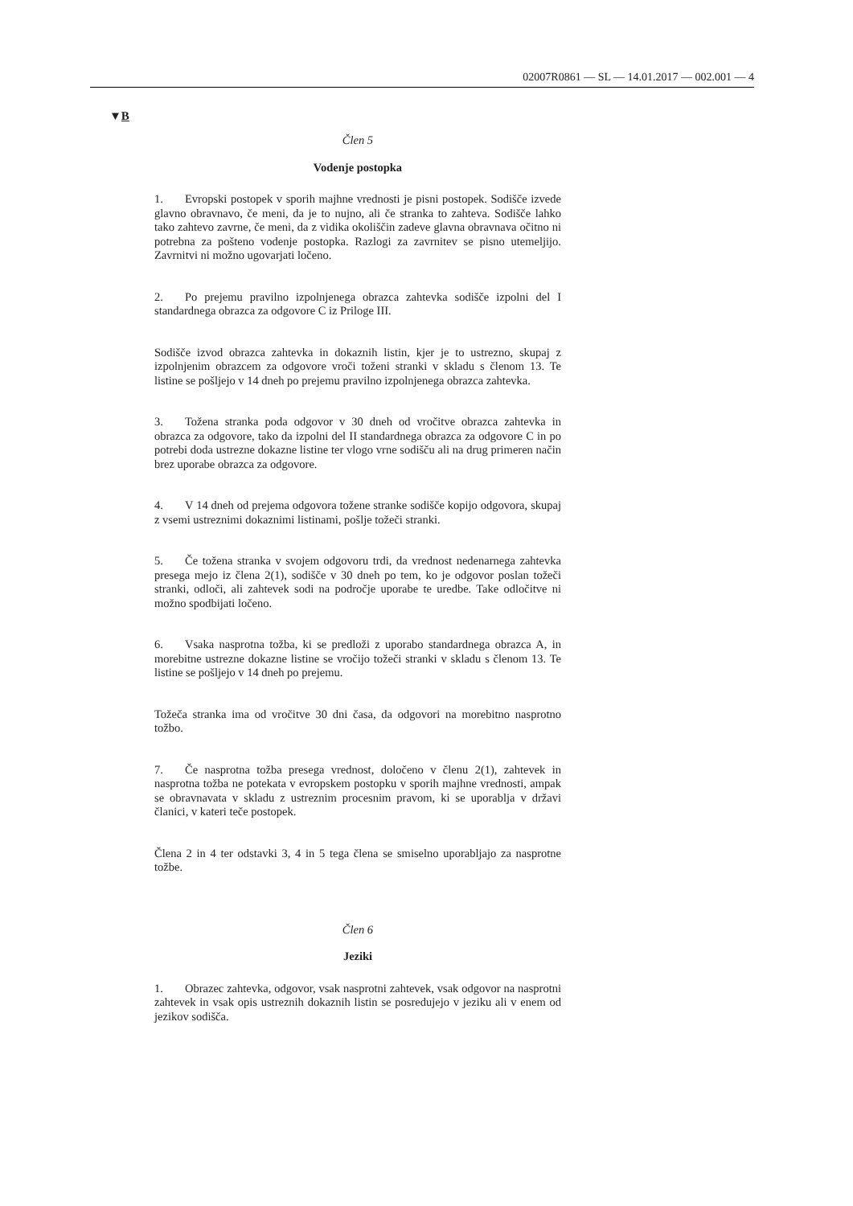02007R0861 — SL — 14.01.2017 — 002.001 — 4
▼B
Člen 5
Vodenje postopka
1. Evropski postopek v sporih majhne vrednosti je pisni postopek. Sodišče izvede glavno obravnavo, če meni, da je to nujno, ali če stranka to zahteva. Sodišče lahko tako zahtevo zavrne, če meni, da z vidika okoliščin zadeve glavna obravnava očitno ni potrebna za pošteno vodenje postopka. Razlogi za zavrnitev se pisno utemeljijo. Zavrnitvi ni možno ugovarjati ločeno.
2. Po prejemu pravilno izpolnjenega obrazca zahtevka sodišče izpolni del I standardnega obrazca za odgovore C iz Priloge III.
Sodišče izvod obrazca zahtevka in dokaznih listin, kjer je to ustrezno, skupaj z izpolnjenim obrazcem za odgovore vroči toženi stranki v skladu s členom 13. Te listine se pošljejo v 14 dneh po prejemu pravilno izpolnjenega obrazca zahtevka.
3. Tožena stranka poda odgovor v 30 dneh od vročitve obrazca zahtevka in obrazca za odgovore, tako da izpolni del II standardnega obrazca za odgovore C in po potrebi doda ustrezne dokazne listine ter vlogo vrne sodišču ali na drug primeren način brez uporabe obrazca za odgovore.
4. V 14 dneh od prejema odgovora tožene stranke sodišče kopijo odgovora, skupaj z vsemi ustreznimi dokaznimi listinami, pošlje tožeči stranki.
5. Če tožena stranka v svojem odgovoru trdi, da vrednost nedenarnega zahtevka presega mejo iz člena 2(1), sodišče v 30 dneh po tem, ko je odgovor poslan tožeči stranki, odloči, ali zahtevek sodi na področje uporabe te uredbe. Take odločitve ni možno spodbijati ločeno.
6. Vsaka nasprotna tožba, ki se predloži z uporabo standardnega obrazca A, in morebitne ustrezne dokazne listine se vročijo tožeči stranki v skladu s členom 13. Te listine se pošljejo v 14 dneh po prejemu.
Tožeča stranka ima od vročitve 30 dni časa, da odgovori na morebitno nasprotno tožbo.
7. Če nasprotna tožba presega vrednost, določeno v členu 2(1), zahtevek in nasprotna tožba ne potekata v evropskem postopku v sporih majhne vrednosti, ampak se obravnavata v skladu z ustreznim procesnim pravom, ki se uporablja v državi članici, v kateri teče postopek.
Člena 2 in 4 ter odstavki 3, 4 in 5 tega člena se smiselno uporabljajo za nasprotne tožbe.
Člen 6
Jeziki
1. Obrazec zahtevka, odgovor, vsak nasprotni zahtevek, vsak odgovor na nasprotni zahtevek in vsak opis ustreznih dokaznih listin se posredujejo v jeziku ali v enem od jezikov sodišča.